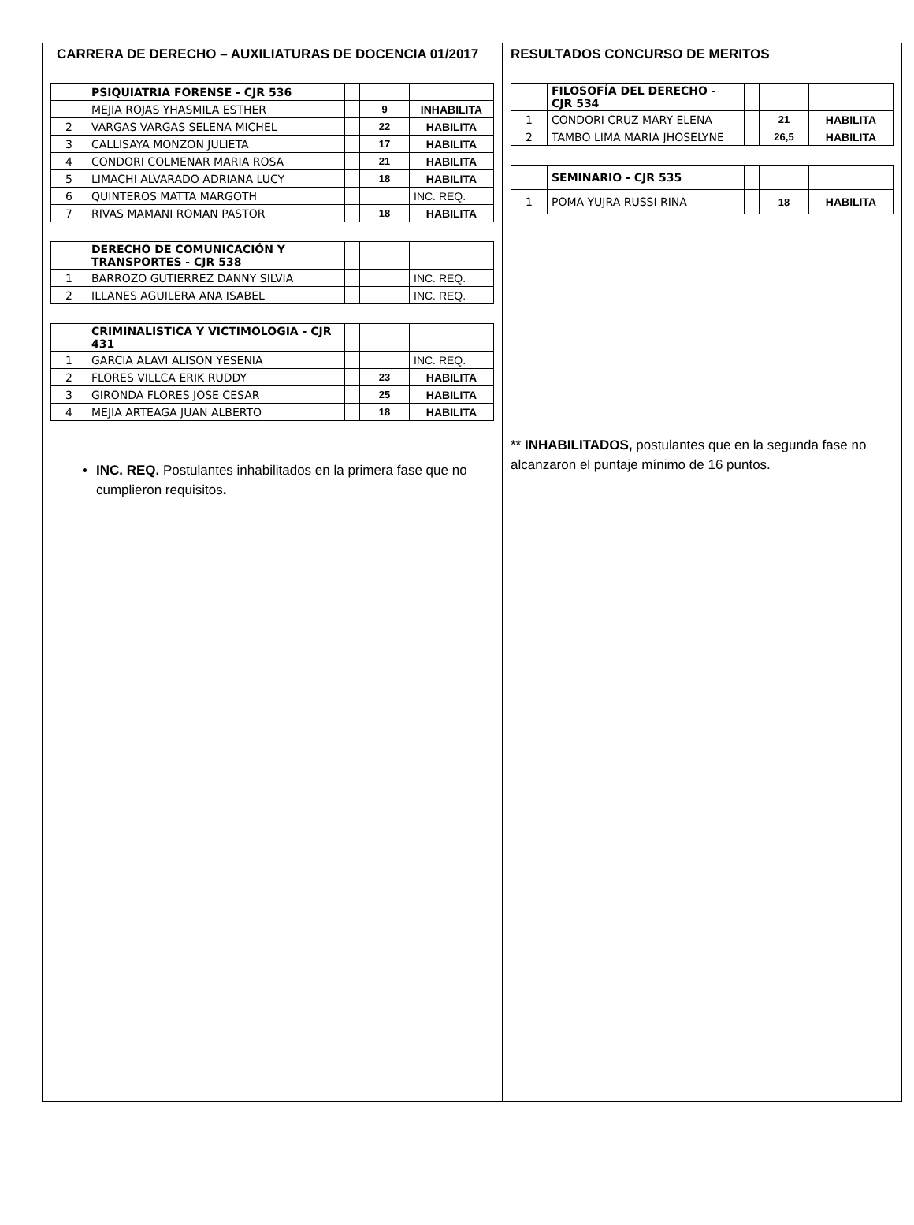CARRERA DE DERECHO – AUXILIATURAS DE DOCENCIA 01/2017
| | PSIQUIATRIA FORENSE - CJR 536 | | | |
| | MEJIA ROJAS YHASMILA ESTHER | | 9 | INHABILITA |
| 2 | VARGAS VARGAS SELENA MICHEL | | 22 | HABILITA |
| 3 | CALLISAYA MONZON JULIETA | | 17 | HABILITA |
| 4 | CONDORI COLMENAR MARIA ROSA | | 21 | HABILITA |
| 5 | LIMACHI ALVARADO ADRIANA LUCY | | 18 | HABILITA |
| 6 | QUINTEROS MATTA MARGOTH | | | INC. REQ. |
| 7 | RIVAS MAMANI ROMAN PASTOR | | 18 | HABILITA |
| | DERECHO DE COMUNICACIÓN Y TRANSPORTES - CJR 538 | | | |
| 1 | BARROZO GUTIERREZ DANNY SILVIA | | | INC. REQ. |
| 2 | ILLANES AGUILERA ANA ISABEL | | | INC. REQ. |
| | CRIMINALISTICA Y VICTIMOLOGIA - CJR 431 | | | |
| 1 | GARCIA ALAVI ALISON YESENIA | | | INC. REQ. |
| 2 | FLORES VILLCA ERIK RUDDY | | 23 | HABILITA |
| 3 | GIRONDA FLORES JOSE CESAR | | 25 | HABILITA |
| 4 | MEJIA ARTEAGA JUAN ALBERTO | | 18 | HABILITA |
INC. REQ. Postulantes inhabilitados en la primera fase que no cumplieron requisitos.
RESULTADOS CONCURSO DE MERITOS
| | FILOSOFÍA DEL DERECHO - CJR 534 | | | |
| 1 | CONDORI CRUZ MARY ELENA | | 21 | HABILITA |
| 2 | TAMBO LIMA MARIA JHOSELYNE | | 26,5 | HABILITA |
| | SEMINARIO - CJR 535 | | | |
| 1 | POMA YUJRA RUSSI RINA | | 18 | HABILITA |
** INHABILITADOS, postulantes que en la segunda fase no alcanzaron el puntaje mínimo de 16 puntos.